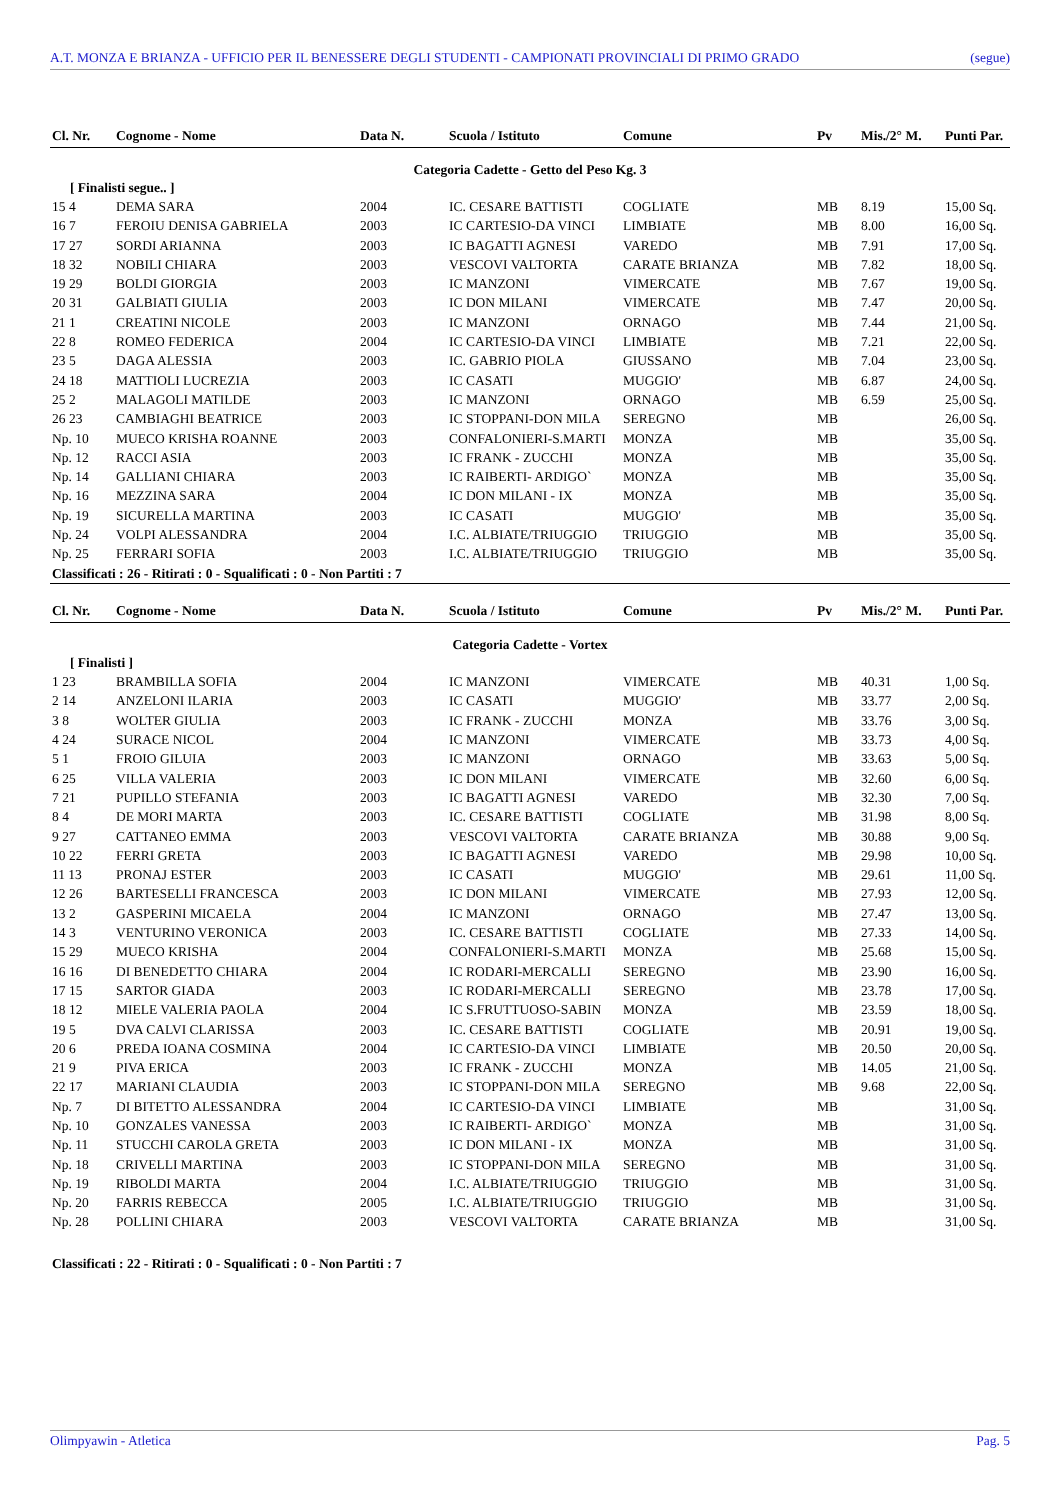A.T. MONZA E BRIANZA - UFFICIO PER IL BENESSERE DEGLI STUDENTI - CAMPIONATI PROVINCIALI DI PRIMO GRADO (segue)
| Cl. Nr. | Cognome - Nome | Data N. | Scuola / Istituto | Comune | Pv | Mis./2° M. | Punti Par. |
| --- | --- | --- | --- | --- | --- | --- | --- |
| Categoria Cadette - Getto del Peso Kg. 3 | | | | | | | |
| [ Finalisti segue.. ] | | | | | | | |
| 15 4 | DEMA SARA | 2004 | IC. CESARE BATTISTI | COGLIATE | MB | 8.19 | 15,00 Sq. |
| 16 7 | FEROIU DENISA GABRIELA | 2003 | IC CARTESIO-DA VINCI | LIMBIATE | MB | 8.00 | 16,00 Sq. |
| 17 27 | SORDI ARIANNA | 2003 | IC BAGATTI AGNESI | VAREDO | MB | 7.91 | 17,00 Sq. |
| 18 32 | NOBILI CHIARA | 2003 | VESCOVI VALTORTA | CARATE BRIANZA | MB | 7.82 | 18,00 Sq. |
| 19 29 | BOLDI GIORGIA | 2003 | IC MANZONI | VIMERCATE | MB | 7.67 | 19,00 Sq. |
| 20 31 | GALBIATI GIULIA | 2003 | IC DON MILANI | VIMERCATE | MB | 7.47 | 20,00 Sq. |
| 21 1 | CREATINI NICOLE | 2003 | IC MANZONI | ORNAGO | MB | 7.44 | 21,00 Sq. |
| 22 8 | ROMEO FEDERICA | 2004 | IC CARTESIO-DA VINCI | LIMBIATE | MB | 7.21 | 22,00 Sq. |
| 23 5 | DAGA ALESSIA | 2003 | IC. GABRIO PIOLA | GIUSSANO | MB | 7.04 | 23,00 Sq. |
| 24 18 | MATTIOLI LUCREZIA | 2003 | IC CASATI | MUGGIO' | MB | 6.87 | 24,00 Sq. |
| 25 2 | MALAGOLI MATILDE | 2003 | IC MANZONI | ORNAGO | MB | 6.59 | 25,00 Sq. |
| 26 23 | CAMBIAGHI BEATRICE | 2003 | IC STOPPANI-DON MILA | SEREGNO | MB | | 26,00 Sq. |
| Np. 10 | MUECO KRISHA ROANNE | 2003 | CONFALONIERI-S.MARTI | MONZA | MB | | 35,00 Sq. |
| Np. 12 | RACCI ASIA | 2003 | IC FRANK - ZUCCHI | MONZA | MB | | 35,00 Sq. |
| Np. 14 | GALLIANI CHIARA | 2003 | IC RAIBERTI- ARDIGO` | MONZA | MB | | 35,00 Sq. |
| Np. 16 | MEZZINA SARA | 2004 | IC DON MILANI - IX | MONZA | MB | | 35,00 Sq. |
| Np. 19 | SICURELLA MARTINA | 2003 | IC CASATI | MUGGIO' | MB | | 35,00 Sq. |
| Np. 24 | VOLPI ALESSANDRA | 2004 | I.C. ALBIATE/TRIUGGIO | TRIUGGIO | MB | | 35,00 Sq. |
| Np. 25 | FERRARI SOFIA | 2003 | I.C. ALBIATE/TRIUGGIO | TRIUGGIO | MB | | 35,00 Sq. |
| Classificati : 26 - Ritirati : 0 - Squalificati : 0 - Non Partiti : 7 | | | | | | | |
| Cl. Nr. | Cognome - Nome | Data N. | Scuola / Istituto | Comune | Pv | Mis./2° M. | Punti Par. |
| --- | --- | --- | --- | --- | --- | --- | --- |
| Categoria Cadette - Vortex | | | | | | | |
| [ Finalisti ] | | | | | | | |
| 1 23 | BRAMBILLA SOFIA | 2004 | IC MANZONI | VIMERCATE | MB | 40.31 | 1,00 Sq. |
| 2 14 | ANZELONI ILARIA | 2003 | IC CASATI | MUGGIO' | MB | 33.77 | 2,00 Sq. |
| 3 8 | WOLTER GIULIA | 2003 | IC FRANK - ZUCCHI | MONZA | MB | 33.76 | 3,00 Sq. |
| 4 24 | SURACE NICOL | 2004 | IC MANZONI | VIMERCATE | MB | 33.73 | 4,00 Sq. |
| 5 1 | FROIO GILUIA | 2003 | IC MANZONI | ORNAGO | MB | 33.63 | 5,00 Sq. |
| 6 25 | VILLA VALERIA | 2003 | IC DON MILANI | VIMERCATE | MB | 32.60 | 6,00 Sq. |
| 7 21 | PUPILLO STEFANIA | 2003 | IC BAGATTI AGNESI | VAREDO | MB | 32.30 | 7,00 Sq. |
| 8 4 | DE MORI MARTA | 2003 | IC. CESARE BATTISTI | COGLIATE | MB | 31.98 | 8,00 Sq. |
| 9 27 | CATTANEO EMMA | 2003 | VESCOVI VALTORTA | CARATE BRIANZA | MB | 30.88 | 9,00 Sq. |
| 10 22 | FERRI GRETA | 2003 | IC BAGATTI AGNESI | VAREDO | MB | 29.98 | 10,00 Sq. |
| 11 13 | PRONAJ ESTER | 2003 | IC CASATI | MUGGIO' | MB | 29.61 | 11,00 Sq. |
| 12 26 | BARTESELLI FRANCESCA | 2003 | IC DON MILANI | VIMERCATE | MB | 27.93 | 12,00 Sq. |
| 13 2 | GASPERINI MICAELA | 2004 | IC MANZONI | ORNAGO | MB | 27.47 | 13,00 Sq. |
| 14 3 | VENTURINO VERONICA | 2003 | IC. CESARE BATTISTI | COGLIATE | MB | 27.33 | 14,00 Sq. |
| 15 29 | MUECO KRISHA | 2004 | CONFALONIERI-S.MARTI | MONZA | MB | 25.68 | 15,00 Sq. |
| 16 16 | DI BENEDETTO CHIARA | 2004 | IC RODARI-MERCALLI | SEREGNO | MB | 23.90 | 16,00 Sq. |
| 17 15 | SARTOR GIADA | 2003 | IC RODARI-MERCALLI | SEREGNO | MB | 23.78 | 17,00 Sq. |
| 18 12 | MIELE VALERIA PAOLA | 2004 | IC S.FRUTTUOSO-SABIN | MONZA | MB | 23.59 | 18,00 Sq. |
| 19 5 | DVA CALVI CLARISSA | 2003 | IC. CESARE BATTISTI | COGLIATE | MB | 20.91 | 19,00 Sq. |
| 20 6 | PREDA IOANA COSMINA | 2004 | IC CARTESIO-DA VINCI | LIMBIATE | MB | 20.50 | 20,00 Sq. |
| 21 9 | PIVA ERICA | 2003 | IC FRANK - ZUCCHI | MONZA | MB | 14.05 | 21,00 Sq. |
| 22 17 | MARIANI CLAUDIA | 2003 | IC STOPPANI-DON MILA | SEREGNO | MB | 9.68 | 22,00 Sq. |
| Np. 7 | DI BITETTO ALESSANDRA | 2004 | IC CARTESIO-DA VINCI | LIMBIATE | MB | | 31,00 Sq. |
| Np. 10 | GONZALES VANESSA | 2003 | IC RAIBERTI- ARDIGO` | MONZA | MB | | 31,00 Sq. |
| Np. 11 | STUCCHI CAROLA GRETA | 2003 | IC DON MILANI - IX | MONZA | MB | | 31,00 Sq. |
| Np. 18 | CRIVELLI MARTINA | 2003 | IC STOPPANI-DON MILA | SEREGNO | MB | | 31,00 Sq. |
| Np. 19 | RIBOLDI MARTA | 2004 | I.C. ALBIATE/TRIUGGIO | TRIUGGIO | MB | | 31,00 Sq. |
| Np. 20 | FARRIS REBECCA | 2005 | I.C. ALBIATE/TRIUGGIO | TRIUGGIO | MB | | 31,00 Sq. |
| Np. 28 | POLLINI CHIARA | 2003 | VESCOVI VALTORTA | CARATE BRIANZA | MB | | 31,00 Sq. |
| Classificati : 22 - Ritirati : 0 - Squalificati : 0 - Non Partiti : 7 | | | | | | | |
Olimpyawin - Atletica Pag. 5